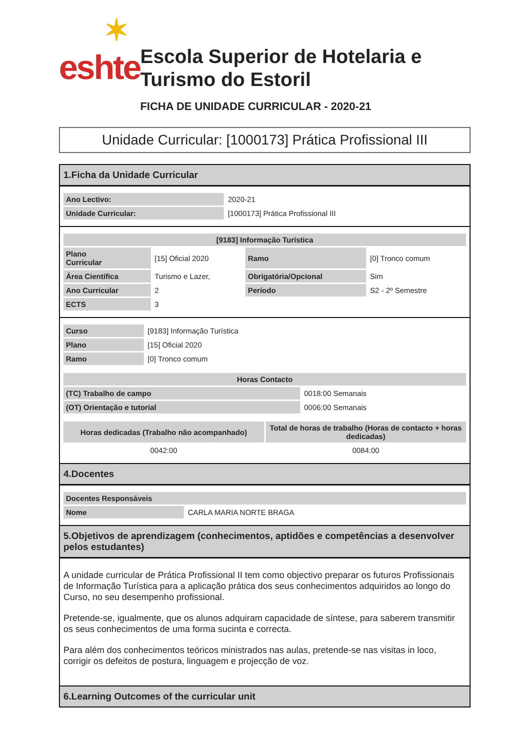✶
eshte
Escola Superior de Hotelaria e Turismo do Estoril
FICHA DE UNIDADE CURRICULAR - 2020-21
Unidade Curricular: [1000173] Prática Profissional III
1.Ficha da Unidade Curricular
| Ano Lectivo: | 2020-21 |
| Unidade Curricular: | [1000173] Prática Profissional III |
| [9183] Informação Turística | | | |
| --- | --- | --- | --- |
| Plano Curricular | [15] Oficial 2020 | Ramo | [0] Tronco comum |
| Área Científica | Turismo e Lazer, | Obrigatória/Opcional | Sim |
| Ano Curricular | 2 | Período | S2 - 2º Semestre |
| ECTS | 3 | | |
| Curso | [9183] Informação Turística |
| Plano | [15] Oficial 2020 |
| Ramo | [0] Tronco comum |
| Horas Contacto | |
| --- | --- |
| (TC) Trabalho de campo | 0018:00 Semanais |
| (OT) Orientação e tutorial | 0006:00 Semanais |
| Horas dedicadas (Trabalho não acompanhado) | Total de horas de trabalho (Horas de contacto + horas dedicadas) |
| --- | --- |
| 0042:00 | 0084:00 |
4.Docentes
| Docentes Responsáveis | |
| --- | --- |
| Nome | CARLA MARIA NORTE BRAGA |
5.Objetivos de aprendizagem (conhecimentos, aptidões e competências a desenvolver pelos estudantes)
A unidade curricular de Prática Profissional II tem como objectivo preparar os futuros Profissionais de Informação Turística para a aplicação prática dos seus conhecimentos adquiridos ao longo do Curso, no seu desempenho profissional.
Pretende-se, igualmente, que os alunos adquiram capacidade de síntese, para saberem transmitir os seus conhecimentos de uma forma sucinta e correcta.
Para além dos conhecimentos teóricos ministrados nas aulas, pretende-se nas visitas in loco, corrigir os defeitos de postura, linguagem e projecção de voz.
6.Learning Outcomes of the curricular unit